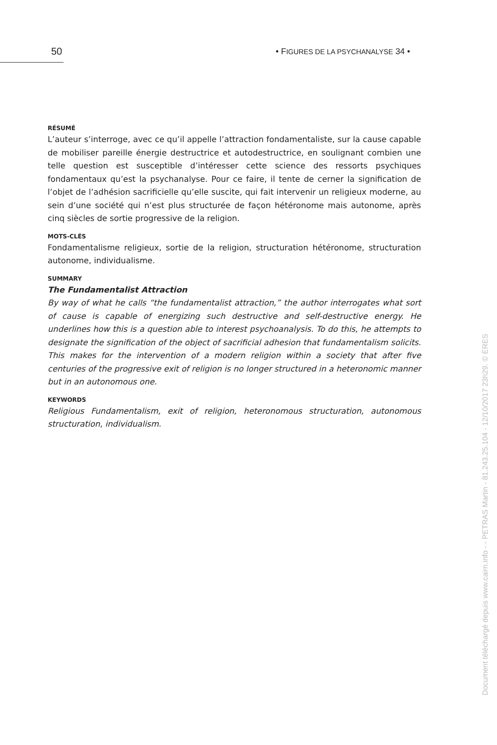50 • FIGURES DE LA PSYCHANALYSE 34 •
RÉSUMÉ
L’auteur s’interroge, avec ce qu’il appelle l’attraction fondamentaliste, sur la cause capable de mobiliser pareille énergie destructrice et autodestructrice, en soulignant combien une telle question est susceptible d’intéresser cette science des ressorts psychiques fondamentaux qu’est la psychanalyse. Pour ce faire, il tente de cerner la signification de l’objet de l’adhésion sacrificielle qu’elle suscite, qui fait intervenir un religieux moderne, au sein d’une société qui n’est plus structurée de façon hétéronome mais autonome, après cinq siècles de sortie progressive de la religion.
MOTS-CLÉS
Fondamentalisme religieux, sortie de la religion, structuration hétéronome, structuration autonome, individualisme.
SUMMARY
The Fundamentalist Attraction
By way of what he calls “the fundamentalist attraction,” the author interrogates what sort of cause is capable of energizing such destructive and self-destructive energy. He underlines how this is a question able to interest psychoanalysis. To do this, he attempts to designate the signification of the object of sacrificial adhesion that fundamentalism solicits. This makes for the intervention of a modern religion within a society that after five centuries of the progressive exit of religion is no longer structured in a heteronomic manner but in an autonomous one.
KEYWORDS
Religious Fundamentalism, exit of religion, heteronomous structuration, autonomous structuration, individualism.
Document téléchargé depuis www.cairn.info - - PETRAS Martin - 81.243.25.104 - 12/10/2017 23h29. © ERES